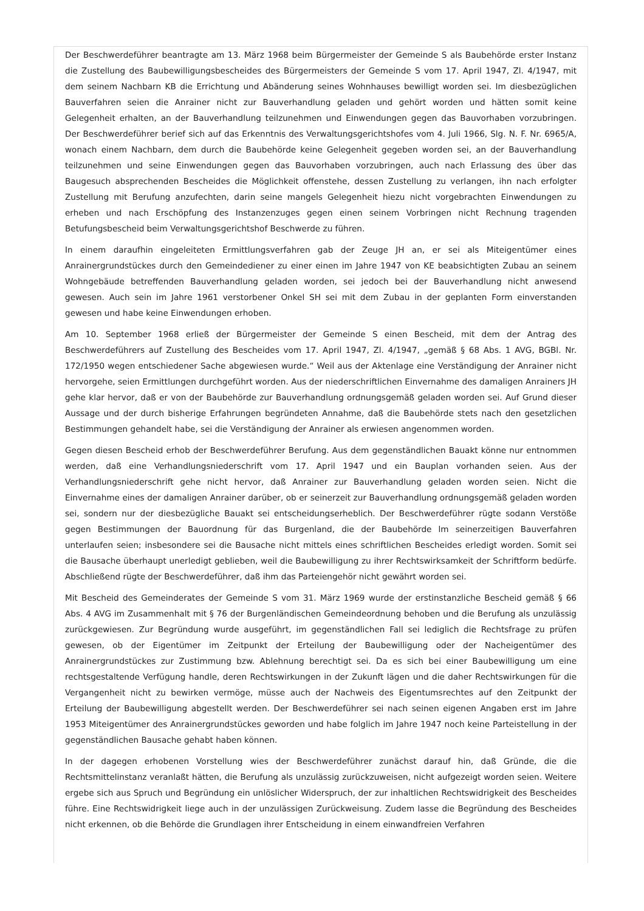Der Beschwerdeführer beantragte am 13. März 1968 beim Bürgermeister der Gemeinde S als Baubehörde erster Instanz die Zustellung des Baubewilligungsbescheides des Bürgermeisters der Gemeinde S vom 17. April 1947, Zl. 4/1947, mit dem seinem Nachbarn KB die Errichtung und Abänderung seines Wohnhauses bewilligt worden sei. Im diesbezüglichen Bauverfahren seien die Anrainer nicht zur Bauverhandlung geladen und gehört worden und hätten somit keine Gelegenheit erhalten, an der Bauverhandlung teilzunehmen und Einwendungen gegen das Bauvorhaben vorzubringen. Der Beschwerdeführer berief sich auf das Erkenntnis des Verwaltungsgerichtshofes vom 4. Juli 1966, Slg. N. F. Nr. 6965/A, wonach einem Nachbarn, dem durch die Baubehörde keine Gelegenheit gegeben worden sei, an der Bauverhandlung teilzunehmen und seine Einwendungen gegen das Bauvorhaben vorzubringen, auch nach Erlassung des über das Baugesuch absprechenden Bescheides die Möglichkeit offenstehe, dessen Zustellung zu verlangen, ihn nach erfolgter Zustellung mit Berufung anzufechten, darin seine mangels Gelegenheit hiezu nicht vorgebrachten Einwendungen zu erheben und nach Erschöpfung des Instanzenzuges gegen einen seinem Vorbringen nicht Rechnung tragenden Betufungsbescheid beim Verwaltungsgerichtshof Beschwerde zu führen.
In einem daraufhin eingeleiteten Ermittlungsverfahren gab der Zeuge JH an, er sei als Miteigentümer eines Anrainergrundstückes durch den Gemeindediener zu einer einen im Jahre 1947 von KE beabsichtigten Zubau an seinem Wohngebäude betreffenden Bauverhandlung geladen worden, sei jedoch bei der Bauverhandlung nicht anwesend gewesen. Auch sein im Jahre 1961 verstorbener Onkel SH sei mit dem Zubau in der geplanten Form einverstanden gewesen und habe keine Einwendungen erhoben.
Am 10. September 1968 erließ der Bürgermeister der Gemeinde S einen Bescheid, mit dem der Antrag des Beschwerdeführers auf Zustellung des Bescheides vom 17. April 1947, Zl. 4/1947, „gemäß § 68 Abs. 1 AVG, BGBl. Nr. 172/1950 wegen entschiedener Sache abgewiesen wurde.“ Weil aus der Aktenlage eine Verständigung der Anrainer nicht hervorgehe, seien Ermittlungen durchgeführt worden. Aus der niederschriftlichen Einvernahme des damaligen Anrainers JH gehe klar hervor, daß er von der Baubehörde zur Bauverhandlung ordnungsgemäß geladen worden sei. Auf Grund dieser Aussage und der durch bisherige Erfahrungen begründeten Annahme, daß die Baubehörde stets nach den gesetzlichen Bestimmungen gehandelt habe, sei die Verständigung der Anrainer als erwiesen angenommen worden.
Gegen diesen Bescheid erhob der Beschwerdeführer Berufung. Aus dem gegenständlichen Bauakt könne nur entnommen werden, daß eine Verhandlungsniederschrift vom 17. April 1947 und ein Bauplan vorhanden seien. Aus der Verhandlungsniederschrift gehe nicht hervor, daß Anrainer zur Bauverhandlung geladen worden seien. Nicht die Einvernahme eines der damaligen Anrainer darüber, ob er seinerzeit zur Bauverhandlung ordnungsgemäß geladen worden sei, sondern nur der diesbezügliche Bauakt sei entscheidungserheblich. Der Beschwerdeführer rügte sodann Verstöße gegen Bestimmungen der Bauordnung für das Burgenland, die der Baubehörde lm seinerzeitigen Bauverfahren unterlaufen seien; insbesondere sei die Bausache nicht mittels eines schriftlichen Bescheides erledigt worden. Somit sei die Bausache überhaupt unerledigt geblieben, weil die Baubewilligung zu ihrer Rechtswirksamkeit der Schriftform bedürfe. Abschließend rügte der Beschwerdeführer, daß ihm das Parteiengehör nicht gewährt worden sei.
Mit Bescheid des Gemeinderates der Gemeinde S vom 31. März 1969 wurde der erstinstanzliche Bescheid gemäß § 66 Abs. 4 AVG im Zusammenhalt mit § 76 der Burgenländischen Gemeindeordnung behoben und die Berufung als unzulässig zurückgewiesen. Zur Begründung wurde ausgeführt, im gegenständlichen Fall sei lediglich die Rechtsfrage zu prüfen gewesen, ob der Eigentümer im Zeitpunkt der Erteilung der Baubewilligung oder der Nacheigentümer des Anrainergrundstückes zur Zustimmung bzw. Ablehnung berechtigt sei. Da es sich bei einer Baubewilligung um eine rechtsgestaltende Verfügung handle, deren Rechtswirkungen in der Zukunft lägen und die daher Rechtswirkungen für die Vergangenheit nicht zu bewirken vermöge, müsse auch der Nachweis des Eigentumsrechtes auf den Zeitpunkt der Erteilung der Baubewilligung abgestellt werden. Der Beschwerdeführer sei nach seinen eigenen Angaben erst im Jahre 1953 Miteigentümer des Anrainergrundstückes geworden und habe folglich im Jahre 1947 noch keine Parteistellung in der gegenständlichen Bausache gehabt haben können.
In der dagegen erhobenen Vorstellung wies der Beschwerdeführer zunächst darauf hin, daß Gründe, die die Rechtsmittelinstanz veranlaßt hätten, die Berufung als unzulässig zurückzuweisen, nicht aufgezeigt worden seien. Weitere ergebe sich aus Spruch und Begründung ein unlöslicher Widerspruch, der zur inhaltlichen Rechtswidrigkeit des Bescheides führe. Eine Rechtswidrigkeit liege auch in der unzulässigen Zurückweisung. Zudem lasse die Begründung des Bescheides nicht erkennen, ob die Behörde die Grundlagen ihrer Entscheidung in einem einwandfreien Verfahren